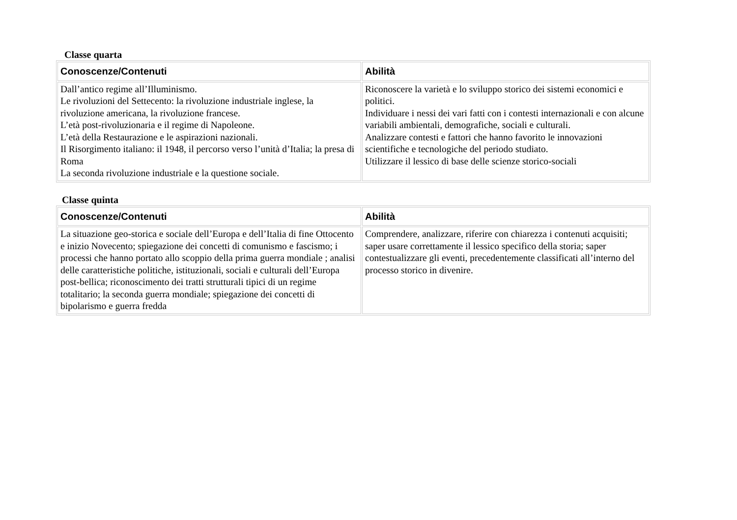Classe quarta
| Conoscenze/Contenuti | Abilità |
| --- | --- |
| Dall’antico regime all’Illuminismo. Le rivoluzioni del Settecento: la rivoluzione industriale inglese, la rivoluzione americana, la rivoluzione francese. L’età post-rivoluzionaria e il regime di Napoleone. L’età della Restaurazione e le aspirazioni nazionali. Il Risorgimento italiano: il 1948, il percorso verso l’unità d’Italia; la presa di Roma La seconda rivoluzione industriale e la questione sociale. | Riconoscere la varietà e lo sviluppo storico dei sistemi economici e politici. Individuare i nessi dei vari fatti con i contesti internazionali e con alcune variabili ambientali, demografiche, sociali e culturali. Analizzare contesti e fattori che hanno favorito le innovazioni scientifiche e tecnologiche del periodo studiato. Utilizzare il lessico di base delle scienze storico-sociali |
Classe quinta
| Conoscenze/Contenuti | Abilità |
| --- | --- |
| La situazione geo-storica e sociale dell’Europa e dell’Italia di fine Ottocento e inizio Novecento; spiegazione dei concetti di comunismo e fascismo; i processi che hanno portato allo scoppio della prima guerra mondiale ; analisi delle caratteristiche politiche, istituzionali, sociali e culturali dell’Europa post-bellica; riconoscimento dei tratti strutturali tipici di un regime totalitario; la seconda guerra mondiale; spiegazione dei concetti di bipolarismo e guerra fredda | Comprendere, analizzare, riferire con chiarezza i contenuti acquisiti; saper usare correttamente il lessico specifico della storia; saper contestualizzare gli eventi, precedentemente classificati all’interno del processo storico in divenire. |